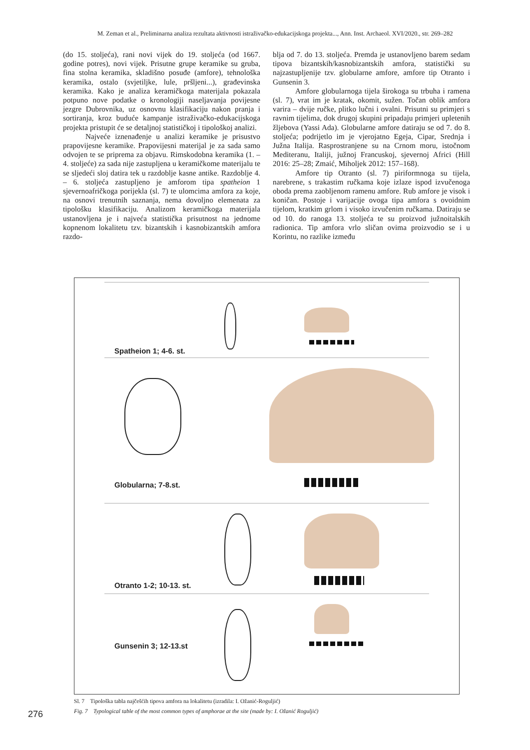M. Zeman et al., Preliminarna analiza rezultata aktivnosti istraživačko-edukacijskoga projekta..., Ann. Inst. Archaeol. XVI/2020., str. 269–282
(do 15. stoljeća), rani novi vijek do 19. stoljeća (od 1667. godine potres), novi vijek. Prisutne grupe keramike su gruba, fina stolna keramika, skladišno posuđe (amfore), tehnološka keramika, ostalo (svjetiljke, lule, pršljeni...), građevinska keramika. Kako je analiza keramičkoga materijala pokazala potpuno nove podatke o kronologiji naseljavanja povijesne jezgre Dubrovnika, uz osnovnu klasifikaciju nakon pranja i sortiranja, kroz buduće kampanje istraživačko-edukacijskoga projekta pristupit će se detaljnoj statističkoj i tipološkoj analizi.
Najveće iznenađenje u analizi keramike je prisustvo prapovijesne keramike. Prapovijesni materijal je za sada samo odvojen te se priprema za objavu. Rimskodobna keramika (1. – 4. stoljeće) za sada nije zastupljena u keramičkome materijalu te se sljedeći sloj datira tek u razdoblje kasne antike. Razdoblje 4. – 6. stoljeća zastupljeno je amforom tipa spatheion 1 sjevernoafričkoga porijekla (sl. 7) te ulomcima amfora za koje, na osnovi trenutnih saznanja, nema dovoljno elemenata za tipološku klasifikaciju. Analizom keramičkoga materijala ustanovljena je i najveća statistička prisutnost na jednome kopnenom lokalitetu tzv. bizantskih i kasnobizantskih amfora razdo-
blja od 7. do 13. stoljeća. Premda je ustanovljeno barem sedam tipova bizantskih/kasnobizantskih amfora, statistički su najzastupljenije tzv. globularne amfore, amfore tip Otranto i Gunsenin 3.
Amfore globularnoga tijela širokoga su trbuha i ramena (sl. 7), vrat im je kratak, okomit, sužen. Točan oblik amfora varira – dvije ručke, plitko lučni i ovalni. Prisutni su primjeri s ravnim tijelima, dok drugoj skupini pripadaju primjeri upletenih žljebova (Yassi Ada). Globularne amfore datiraju se od 7. do 8. stoljeća; podrijetlo im je vjerojatno Egeja, Cipar, Srednja i Južna Italija. Rasprostranjene su na Crnom moru, istočnom Mediteranu, Italiji, južnoj Francuskoj, sjevernoj Africi (Hill 2016: 25–28; Zmaić, Miholjek 2012: 157–168).
Amfore tip Otranto (sl. 7) piriformnoga su tijela, narebrene, s trakastim ručkama koje izlaze ispod izvučenoga oboda prema zaobljenom ramenu amfore. Rub amfore je visok i koničan. Postoje i varijacije ovoga tipa amfora s ovoidnim tijelom, kratkim grlom i visoko izvučenim ručkama. Datiraju se od 10. do ranoga 13. stoljeća te su proizvod južnoitalskih radionica. Tip amfora vrlo sličan ovima proizvodio se i u Korintu, no razlike između
Spatheion 1; 4-6. st.
Globularna; 7-8.st.
Otranto 1-2; 10-13. st.
Gunsenin 3; 12-13.st
Sl. 7 Tipološka tabla najčešćih tipova amfora na lokalitetu (izradila: I. Ožanić-Roguljić)
Fig. 7 Typological table of the most common types of amphorae at the site (made by: I. Ožanić Roguljić)
276